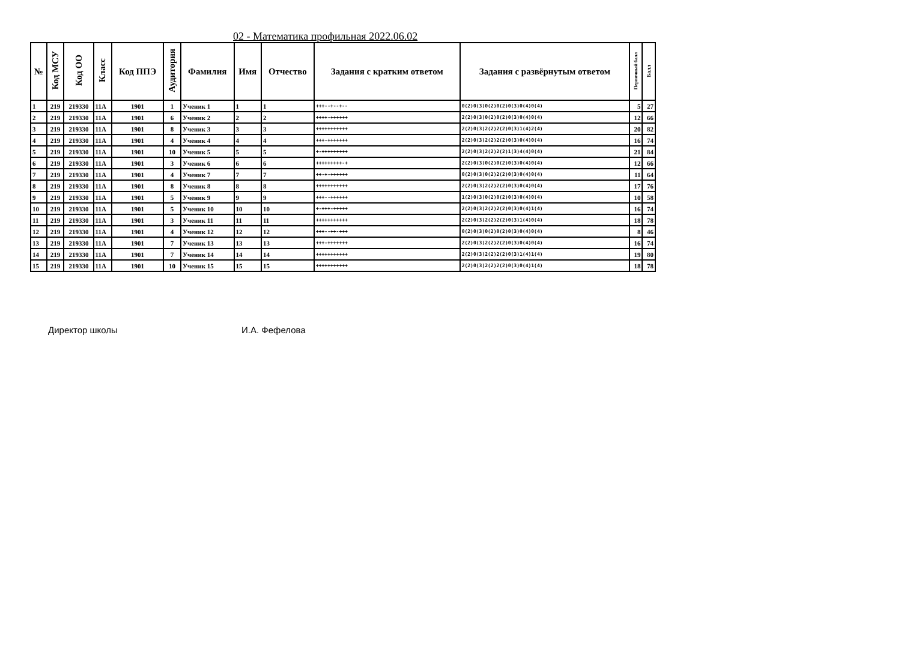02 - Математика профильная 2022.06.02
| № | Код МСУ | Код ОО | Класс | Код ППЭ | Аудитория | Фамилия | Имя | Отчество | Задания с кратким ответом | Задания с развёрнутым ответом | Первичный балл | Балл |
| --- | --- | --- | --- | --- | --- | --- | --- | --- | --- | --- | --- | --- |
| 1 | 219 | 219330 | 11А | 1901 | 1 | Ученик 1 | 1 | 1 | +++--+--+-- | 0(2)0(3)0(2)0(2)0(3)0(4)0(4) | 5 | 27 |
| 2 | 219 | 219330 | 11А | 1901 | 6 | Ученик 2 | 2 | 2 | ++++-++++++ | 2(2)0(3)0(2)0(2)0(3)0(4)0(4) | 12 | 66 |
| 3 | 219 | 219330 | 11А | 1901 | 8 | Ученик 3 | 3 | 3 | +++++++++++ | 2(2)0(3)2(2)2(2)0(3)1(4)2(4) | 20 | 82 |
| 4 | 219 | 219330 | 11А | 1901 | 4 | Ученик 4 | 4 | 4 | +++-+++++++ | 2(2)0(3)2(2)2(2)0(3)0(4)0(4) | 16 | 74 |
| 5 | 219 | 219330 | 11А | 1901 | 10 | Ученик 5 | 5 | 5 | +-+++++++++ | 2(2)0(3)2(2)2(2)1(3)4(4)0(4) | 21 | 84 |
| 6 | 219 | 219330 | 11А | 1901 | 3 | Ученик 6 | 6 | 6 | +++++++++-+ | 2(2)0(3)0(2)0(2)0(3)0(4)0(4) | 12 | 66 |
| 7 | 219 | 219330 | 11А | 1901 | 4 | Ученик 7 | 7 | 7 | ++-+-++++++ | 0(2)0(3)0(2)2(2)0(3)0(4)0(4) | 11 | 64 |
| 8 | 219 | 219330 | 11А | 1901 | 8 | Ученик 8 | 8 | 8 | +++++++++++ | 2(2)0(3)2(2)2(2)0(3)0(4)0(4) | 17 | 76 |
| 9 | 219 | 219330 | 11А | 1901 | 5 | Ученик 9 | 9 | 9 | +++--++++++ | 1(2)0(3)0(2)0(2)0(3)0(4)0(4) | 10 | 58 |
| 10 | 219 | 219330 | 11А | 1901 | 5 | Ученик 10 | 10 | 10 | +-+++-+++++ | 2(2)0(3)2(2)2(2)0(3)0(4)1(4) | 16 | 74 |
| 11 | 219 | 219330 | 11А | 1901 | 3 | Ученик 11 | 11 | 11 | +++++++++++ | 2(2)0(3)2(2)2(2)0(3)1(4)0(4) | 18 | 78 |
| 12 | 219 | 219330 | 11А | 1901 | 4 | Ученик 12 | 12 | 12 | +++--++-+++ | 0(2)0(3)0(2)0(2)0(3)0(4)0(4) | 8 | 46 |
| 13 | 219 | 219330 | 11А | 1901 | 7 | Ученик 13 | 13 | 13 | +++-+++++++ | 2(2)0(3)2(2)2(2)0(3)0(4)0(4) | 16 | 74 |
| 14 | 219 | 219330 | 11А | 1901 | 7 | Ученик 14 | 14 | 14 | +++++++++++ | 2(2)0(3)2(2)2(2)0(3)1(4)1(4) | 19 | 80 |
| 15 | 219 | 219330 | 11А | 1901 | 10 | Ученик 15 | 15 | 15 | +++++++++++ | 2(2)0(3)2(2)2(2)0(3)0(4)1(4) | 18 | 78 |
Директор школы И.А. Фефелова